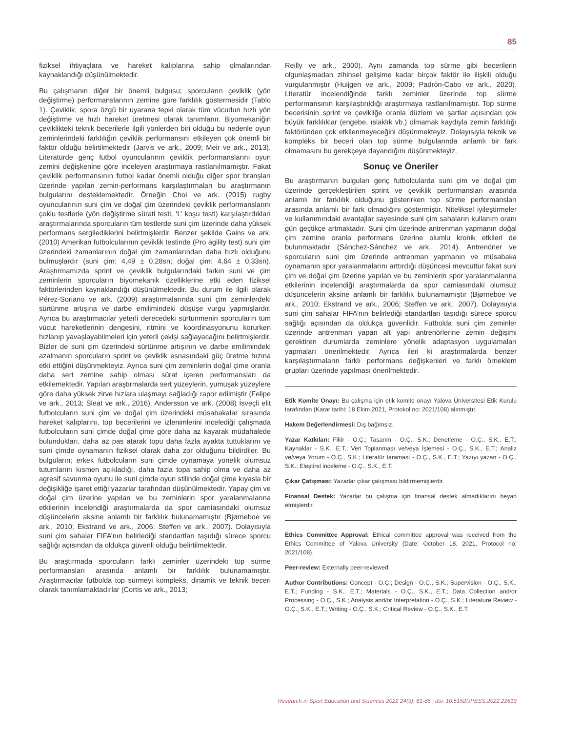85
fiziksel ihtiyaçlara ve hareket kalıplarına sahip olmalarından kaynaklandığı düşünülmektedir.
Bu çalışmanın diğer bir önemli bulgusu; sporcuların çeviklik (yön değiştirme) performanslarının zemine göre farklılık göstermesidir (Tablo 1). Çeviklik, spora özgü bir uyarana tepki olarak tüm vücudun hızlı yön değiştirme ve hızlı hareket üretmesi olarak tanımlanır. Biyomekaniğin çeviklikteki teknik becerilerle ilgili yönlerden biri olduğu bu nedenle oyun zeminlerindeki farklılığın çeviklik performansını etkileyen çok önemli bir faktör olduğu belirtilmektedir (Jarvis ve ark., 2009; Meir ve ark., 2013). Literatürde genç futbol oyuncularının çeviklik performanslarını oyun zemini değişkenine göre inceleyen araştırmaya rastlanılmamıştır. Fakat çeviklik performansının futbol kadar önemli olduğu diğer spor branşları üzerinde yapılan zemin-performans karşılaştırmaları bu araştırmanın bulgularını desteklemektedir. Örneğin Choi ve ark. (2015) rugby oyuncularının suni çim ve doğal çim üzerindeki çeviklik performanslarını çoklu testlerle (yön değiştirme sürati testi, ‘L’ koşu testi) karşılaştırdıkları araştırmalarında sporcuların tüm testlerde suni çim üzerinde daha yüksek performans sergilediklerini belirtmişlerdir. Benzer şekilde Gains ve ark. (2010) Amerikan futbolcularının çeviklik testinde (Pro agility test) suni çim üzerindeki zamanlarının doğal çim zamanlarından daha hızlı olduğunu bulmuşlardır (suni çim: 4,49 ± 0,28sn; doğal çim: 4,64 ± 0,33sn). Araştırmamızda sprint ve çeviklik bulgularındaki farkın suni ve çim zeminlerin sporcuların biyomekanik özelliklerine etki eden fiziksel faktörlerinden kaynaklandığı düşünülmektedir. Bu durum ile ilgili olarak Pérez-Soriano ve ark. (2009) araştırmalarında suni çim zeminlerdeki sürtünme artışına ve darbe emilimindeki düşüşe vurgu yapmışlardır. Ayrıca bu araştırmacılar yeterli derecedeki sürtünmenin sporcuların tüm vücut hareketlerinin dengesini, ritmini ve koordinasyonunu korurken hızlanıp yavaşlayabilmeleri için yeterli çekişi sağlayacağını belirtmişlerdir. Bizler de suni çim üzerindeki sürtünme artışının ve darbe emilimindeki azalmanın sporcuların sprint ve çeviklik esnasındaki güç üretme hızına etki ettiğini düşünmekteyiz. Ayrıca suni çim zeminlerin doğal çime oranla daha sert zemine sahip olması sürat içeren performansları da etkilemektedir. Yapılan araştırmalarda sert yüzeylerin, yumuşak yüzeylere göre daha yüksek zirve hızlara ulaşmayı sağladığı rapor edilmiştir (Felipe ve ark., 2013; Sleat ve ark., 2016). Andersson ve ark. (2008) İsveçli elit futbolcuların suni çim ve doğal çim üzerindeki müsabakalar sırasında hareket kalıplarını, top becerilerini ve izlenimlerini incelediği çalışmada futbolcuların suni çimde doğal çime göre daha az kayarak müdahalede bulundukları, daha az pas atarak topu daha fazla ayakta tuttuklarını ve suni çimde oynamanın fiziksel olarak daha zor olduğunu bildirdiler. Bu bulguların; erkek futbolcuların suni çimde oynamaya yönelik olumsuz tutumlarını kısmen açıkladığı, daha fazla topa sahip olma ve daha az agresif savunma oyunu ile suni çimde oyun stilinde doğal çime kıyasla bir değişikliğe işaret ettiği yazarlar tarafından düşünülmektedir. Yapay çim ve doğal çim üzerine yapılan ve bu zeminlerin spor yaralanmalarına etkilerinin incelendiği araştırmalarda da spor camiasındaki olumsuz düşüncelerin aksine anlamlı bir farklılık bulunamamıştır (Bjørneboe ve ark., 2010; Ekstrand ve ark., 2006; Steffen ve ark., 2007). Dolayısıyla suni çim sahalar FIFA’nın belirlediği standartları taşıdığı sürece sporcu sağlığı açısından da oldukça güvenli olduğu belirtilmektedir.
Bu araştırmada sporcuların farklı zeminler üzerindeki top sürme performansları arasında anlamlı bir farklılık bulunamamıştır. Araştırmacılar futbolda top sürmeyi kompleks, dinamik ve teknik beceri olarak tanımlamaktadırlar (Cortis ve ark., 2013;
Reilly ve ark., 2000). Aynı zamanda top sürme gibi becerilerin olgunlaşmadan zihinsel gelişime kadar birçok faktör ile ilişkili olduğu vurgulanmıştır (Huijgen ve ark., 2009; Padrón-Cabo ve ark., 2020). Literatür incelendiğinde farklı zeminler üzerinde top sürme performansının karşılaştırıldığı araştırmaya rastlanılmamıştır. Top sürme becerisinin sprint ve çevikliğe oranla düzlem ve şartlar açısından çok büyük farklılıklar (engebe, ıslaklık vb.) olmamak kaydıyla zemin farklılığı faktöründen çok etkilenmeyeceğini düşünmekteyiz. Dolayısıyla teknik ve kompleks bir beceri olan top sürme bulgularında anlamlı bir fark olmamasını bu gerekçeye dayandığını düşünmekteyiz.
Sonuç ve Öneriler
Bu araştırmanın bulguları genç futbolcularda suni çim ve doğal çim üzerinde gerçekleştirilen sprint ve çeviklik performansları arasında anlamlı bir farklılık olduğunu gösterirken top sürme performansları arasında anlamlı bir fark olmadığını göstermiştir. Niteliksel iyileştirmeler ve kullanımındaki avantajlar sayesinde suni çim sahaların kullanım oranı gün geçtikçe artmaktadır. Suni çim üzerinde antrenman yapmanın doğal çim zemine oranla performans üzerine olumlu kronik etkileri de bulunmaktadır (Sánchez-Sánchez ve ark., 2014). Antrenörler ve sporcuların suni çim üzerinde antrenman yapmanın ve müsabaka oynamanın spor yaralanmalarını arttırdığı düşüncesi mevcuttur fakat suni çim ve doğal çim üzerine yapılan ve bu zeminlerin spor yaralanmalarına etkilerinin incelendiği araştırmalarda da spor camiasındaki olumsuz düşüncelerin aksine anlamlı bir farklılık bulunamamıştır (Bjørneboe ve ark., 2010; Ekstrand ve ark., 2006; Steffen ve ark., 2007). Dolayısıyla suni çim sahalar FIFA’nın belirlediği standartları taşıdığı sürece sporcu sağlığı açısından da oldukça güvenlidir. Futbolda suni çim zeminler üzerinde antrenman yapan alt yapı antrenörlerine zemin değişimi gerektiren durumlarda zeminlere yönelik adaptasyon uygulamaları yapmaları önerilmektedir. Ayrıca ileri ki araştırmalarda benzer karşılaştırmaların farklı performans değişkenleri ve farklı örneklem grupları üzerinde yapılması önerilmektedir.
Etik Komite Onayı: Bu çalışma için etik komite onayı Yalova Üniversitesi Etik Kurulu tarafından (Karar tarihi: 18 Ekim 2021, Protokol no: 2021/108) alınmıştır.
Hakem Değerlendirmesi: Dış bağımsız.
Yazar Katkıları: Fikir - O.Ç.; Tasarım - O.Ç., S.K.; Denetleme - O.Ç., S.K., E.T.; Kaynaklar - S.K., E.T.; Veri Toplanması ve/veya İşlemesi - O.Ç., S.K., E.T.; Analiz ve/veya Yorum - O.Ç., S.K.; Literatür taraması - O.Ç., S.K., E.T.; Yazıyı yazan - O.Ç., S.K.; Eleştirel inceleme - O.Ç., S.K., E.T.
Çıkar Çatışması: Yazarlar çıkar çatışması bildirmemişlerdir.
Finansal Destek: Yazarlar bu çalışma için finansal destek almadıklarını beyan etmişlerdir.
Ethics Committee Approval: Ethical committee approval was received from the Ethics Committee of Yalova University (Date: October 18, 2021, Protocol no: 2021/108).
Peer-review: Externally peer-reviewed.
Author Contributions: Concept - O.Ç.; Design - O.Ç., S.K.; Supervision - O.Ç., S.K., E.T.; Funding - S.K., E.T.; Materials - O.Ç., S.K., E.T.; Data Collection and/or Processing - O.Ç., S.K.; Analysis and/or Interpretation - O.Ç., S.K.; Literature Review - O.Ç., S.K., E.T.; Writing - O.Ç., S.K.; Critical Review - O.Ç., S.K., E.T.
Research in Sport Education and Sciences 2022 24(3): 81-86 | doi: 10.5152/JPESS.2022.22613